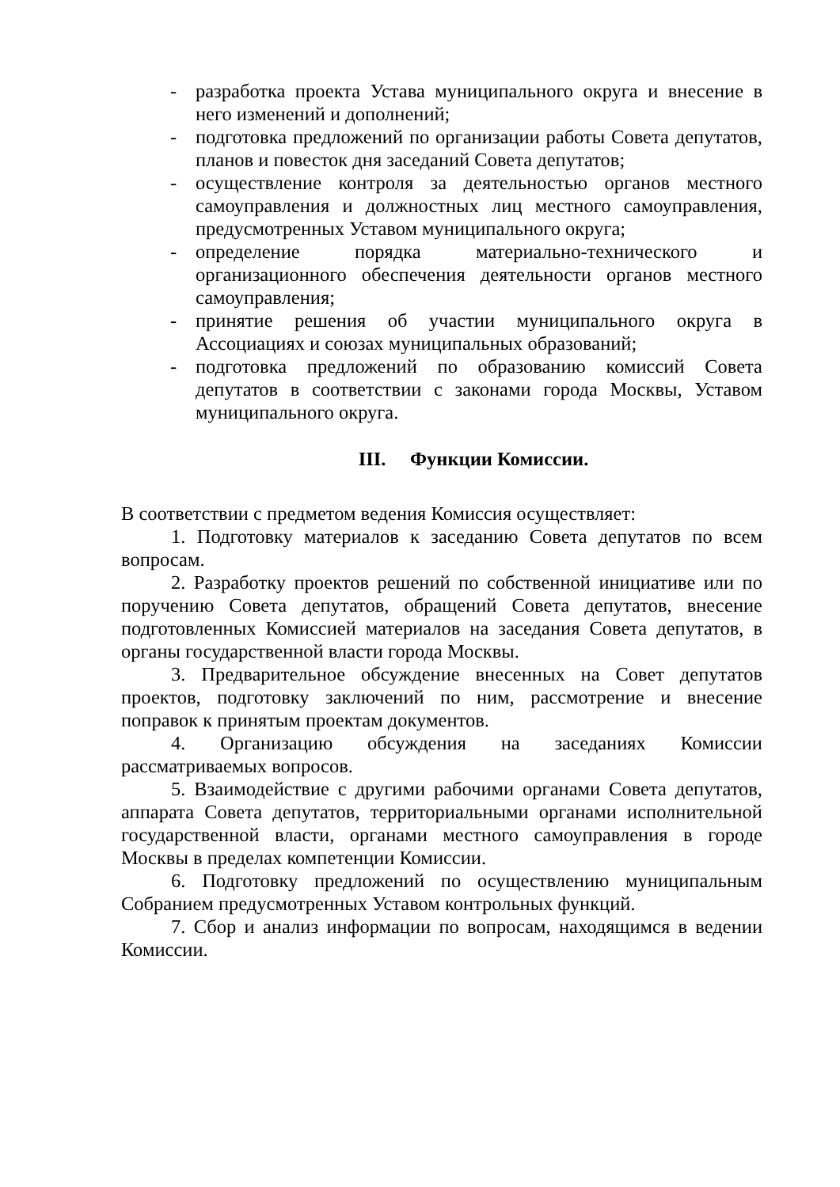- разработка проекта Устава муниципального округа и внесение в него изменений и дополнений;
- подготовка предложений по организации работы Совета депутатов, планов и повесток дня заседаний Совета депутатов;
- осуществление контроля за деятельностью органов местного самоуправления и должностных лиц местного самоуправления, предусмотренных Уставом муниципального округа;
- определение порядка материально-технического и организационного обеспечения деятельности органов местного самоуправления;
- принятие решения об участии муниципального округа в Ассоциациях и союзах муниципальных образований;
- подготовка предложений по образованию комиссий Совета депутатов в соответствии с законами города Москвы, Уставом муниципального округа.
III. Функции Комиссии.
В соответствии с предметом ведения Комиссия осуществляет:
1. Подготовку материалов к заседанию Совета депутатов по всем вопросам.
2. Разработку проектов решений по собственной инициативе или по поручению Совета депутатов, обращений Совета депутатов, внесение подготовленных Комиссией материалов на заседания Совета депутатов, в органы государственной власти города Москвы.
3. Предварительное обсуждение внесенных на Совет депутатов проектов, подготовку заключений по ним, рассмотрение и внесение поправок к принятым проектам документов.
4. Организацию обсуждения на заседаниях Комиссии рассматриваемых вопросов.
5. Взаимодействие с другими рабочими органами Совета депутатов, аппарата Совета депутатов, территориальными органами исполнительной государственной власти, органами местного самоуправления в городе Москвы в пределах компетенции Комиссии.
6. Подготовку предложений по осуществлению муниципальным Собранием предусмотренных Уставом контрольных функций.
7. Сбор и анализ информации по вопросам, находящимся в ведении Комиссии.